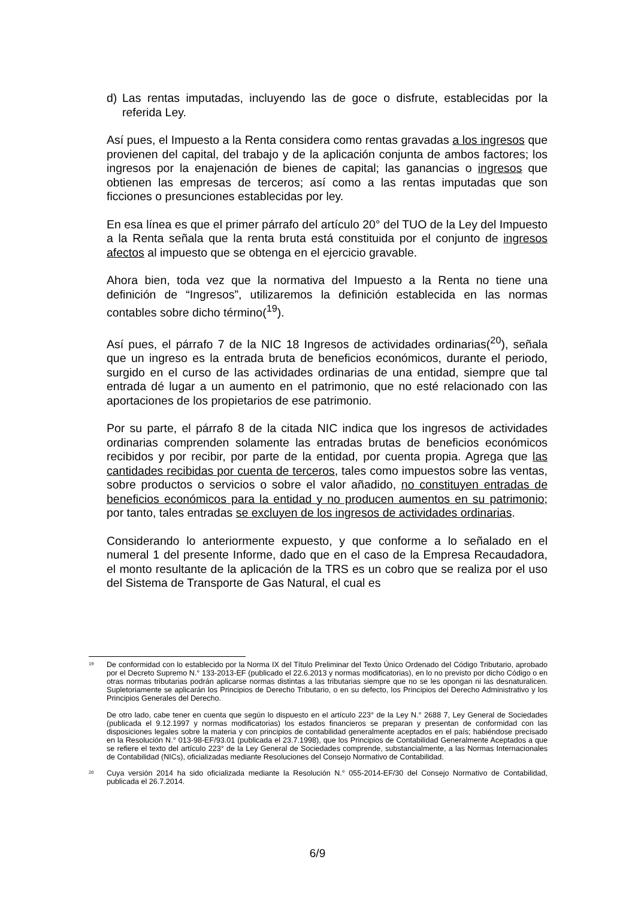d) Las rentas imputadas, incluyendo las de goce o disfrute, establecidas por la referida Ley.
Así pues, el Impuesto a la Renta considera como rentas gravadas a los ingresos que provienen del capital, del trabajo y de la aplicación conjunta de ambos factores; los ingresos por la enajenación de bienes de capital; las ganancias o ingresos que obtienen las empresas de terceros; así como a las rentas imputadas que son ficciones o presunciones establecidas por ley.
En esa línea es que el primer párrafo del artículo 20° del TUO de la Ley del Impuesto a la Renta señala que la renta bruta está constituida por el conjunto de ingresos afectos al impuesto que se obtenga en el ejercicio gravable.
Ahora bien, toda vez que la normativa del Impuesto a la Renta no tiene una definición de “Ingresos”, utilizaremos la definición establecida en las normas contables sobre dicho término(<sup>19</sup>).
Así pues, el párrafo 7 de la NIC 18 Ingresos de actividades ordinarias(<sup>20</sup>), señala que un ingreso es la entrada bruta de beneficios económicos, durante el periodo, surgido en el curso de las actividades ordinarias de una entidad, siempre que tal entrada dé lugar a un aumento en el patrimonio, que no esté relacionado con las aportaciones de los propietarios de ese patrimonio.
Por su parte, el párrafo 8 de la citada NIC indica que los ingresos de actividades ordinarias comprenden solamente las entradas brutas de beneficios económicos recibidos y por recibir, por parte de la entidad, por cuenta propia. Agrega que las cantidades recibidas por cuenta de terceros, tales como impuestos sobre las ventas, sobre productos o servicios o sobre el valor añadido, no constituyen entradas de beneficios económicos para la entidad y no producen aumentos en su patrimonio; por tanto, tales entradas se excluyen de los ingresos de actividades ordinarias.
Considerando lo anteriormente expuesto, y que conforme a lo señalado en el numeral 1 del presente Informe, dado que en el caso de la Empresa Recaudadora, el monto resultante de la aplicación de la TRS es un cobro que se realiza por el uso del Sistema de Transporte de Gas Natural, el cual es
<sup>19</sup>
De conformidad con lo establecido por la Norma IX del Título Preliminar del Texto Único Ordenado del Código Tributario, aprobado por el Decreto Supremo N.° 133-2013-EF (publicado el 22.6.2013 y normas modificatorias), en lo no previsto por dicho Código o en otras normas tributarias podrán aplicarse normas distintas a las tributarias siempre que no se les opongan ni las desnaturalicen. Supletoriamente se aplicarán los Principios de Derecho Tributario, o en su defecto, los Principios del Derecho Administrativo y los Principios Generales del Derecho.
De otro lado, cabe tener en cuenta que según lo dispuesto en el artículo 223° de la Ley N.° 2688 7, Ley General de Sociedades (publicada el 9.12.1997 y normas modificatorias) los estados financieros se preparan y presentan de conformidad con las disposiciones legales sobre la materia y con principios de contabilidad generalmente aceptados en el país; habiéndose precisado en la Resolución N.° 013-98-EF/93.01 (publicada el 23.7.1998), que los Principios de Contabilidad Generalmente Aceptados a que se refiere el texto del artículo 223° de la Ley General de Sociedades comprende, substancialmente, a las Normas Internacionales de Contabilidad (NICs), oficializadas mediante Resoluciones del Consejo Normativo de Contabilidad.
<sup>20</sup>
Cuya versión 2014 ha sido oficializada mediante la Resolución N.° 055-2014-EF/30 del Consejo Normativo de Contabilidad, publicada el 26.7.2014.
6/9